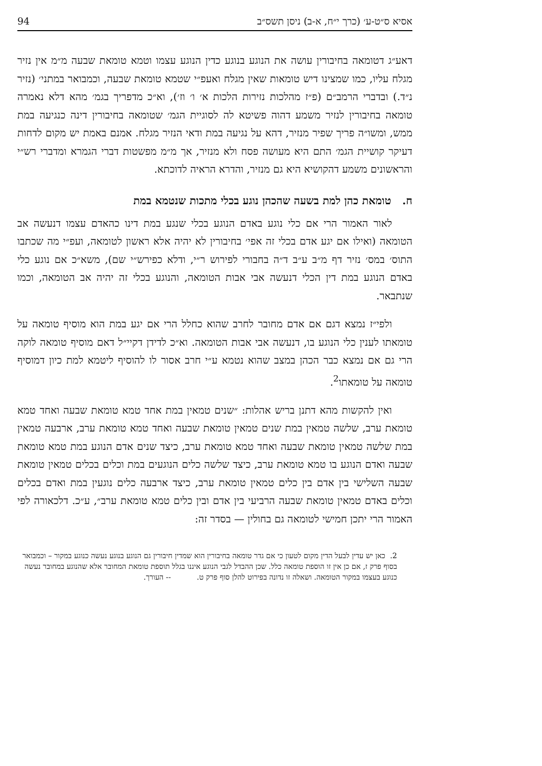אסיא ס״ט-ע׳ (כרך י״ח, א-ב) ניסן תשס״ב 94
דאע״ג דטומאה בחיבורין עושה את הנוגע בנוגע כדין הנוגע עצמו וטמא טומאת שבעה מ״מ אין נזיר מגלח עליו, כמו שמצינו דיש טומאות שאין מגלח ואעפ״י שטמא טומאת שבעה, וכמבואר במתני׳ (נזיר נ״ד.) ובדברי הרמב״ם (פ״ז מהלכות נזירות הלכות א׳ ו׳ וז׳), וא״כ מדפריך בגמ׳ מהא דלא נאמרה טומאה בחיבורין לנזיר משמע דהוה פשיטא לה לסוגיית הגמ׳ שטומאה בחיבורין דינה כנגיעה במת ממש, ומשו״ה פריך שפיר מנזיר, דהא על נגיעה במת ודאי הנזיר מגלח. אמנם באמת יש מקום לדחות דעיקר קושיית הגמ׳ התם היא מעושה פסח ולא מנזיר, אך מ״מ מפשטות דברי הגמרא ומדברי רש״י והראשונים משמע דהקושיא היא גם מנזיר, והדרא הראיה לדוכתא.
ח. טומאת כהן למת בשעה שהכהן נוגע בכלי מתכות שנטמא במת
לאור האמור הרי אם כלי נוגע באדם הנוגע בכלי שנגע במת דינו כהאדם עצמו דנעשה אב הטומאה (ואילו אם יגע אדם בכלי זה אפי׳ בחיבורין לא יהיה אלא ראשון לטומאה, ועפ״י מה שכתבו התוס׳ במס׳ נזיר דף מ״ב ע״ב ד״ה בחבורי לפירוש ר״י, ודלא כפירש״י שם), משא״כ אם נוגע כלי באדם הנוגע במת דין הכלי דנעשה אבי אבות הטומאה, והנוגע בכלי זה יהיה אב הטומאה, וכמו שנתבאר.
ולפי״ז נמצא דגם אם אדם מחובר לחרב שהוא כחלל הרי אם יגע במת הוא מוסיף טומאה על טומאתו לענין כלי הנוגע בו, דנעשה אבי אבות הטומאה. וא״כ לדידן דקיי״ל דאם מוסיף טומאה לוקה הרי גם אם נמצא כבר הכהן במצב שהוא נטמא ע״י חרב אסור לו להוסיף ליטמא למת כיון דמוסיף טומאה על טומאתו<sup>2</sup>.
ואין להקשות מהא דתנן בריש אהלות: ״שנים טמאין במת אחד טמא טומאת שבעה ואחד טמא טומאת ערב, שלשה טמאין במת שנים טמאין טומאת שבעה ואחד טמא טומאת ערב, ארבעה טמאין במת שלשה טמאין טומאת שבעה ואחד טמא טומאת ערב, כיצד שנים אדם הנוגע במת טמא טומאת שבעה ואדם הנוגע בו טמא טומאת ערב, כיצד שלשה כלים הנוגעים במת וכלים בכלים טמאין טומאת שבעה השלישי בין אדם בין כלים טמאין טומאת ערב, כיצד ארבעה כלים נוגעין במת ואדם בכלים וכלים באדם טמאין טומאת שבעה הרביעי בין אדם ובין כלים טמא טומאת ערב״, ע״כ. דלכאורה לפי האמור הרי יתכן חמישי לטומאה גם בחולין — בסדר זה:
2. כאן יש עדין לבעל הדין מקום לטעון כי אם גדר טומאה בחיבורין הוא שמדין חיבורין גם הנוגע בנוגע נעשה כנוגע במקור – וכמבואר בסוף פרק ז, אם כן אין זו הוספת טומאה כלל. שכן ההבדל לגבי הנוגע איננו בגלל תוספת טומאת המחובר אלא שהנוגע במחובר נעשה כנוגע בעצמו במקור הטומאה. ושאלה זו נדונה בפירוט להלן סוף פרק ט. -- העורך.